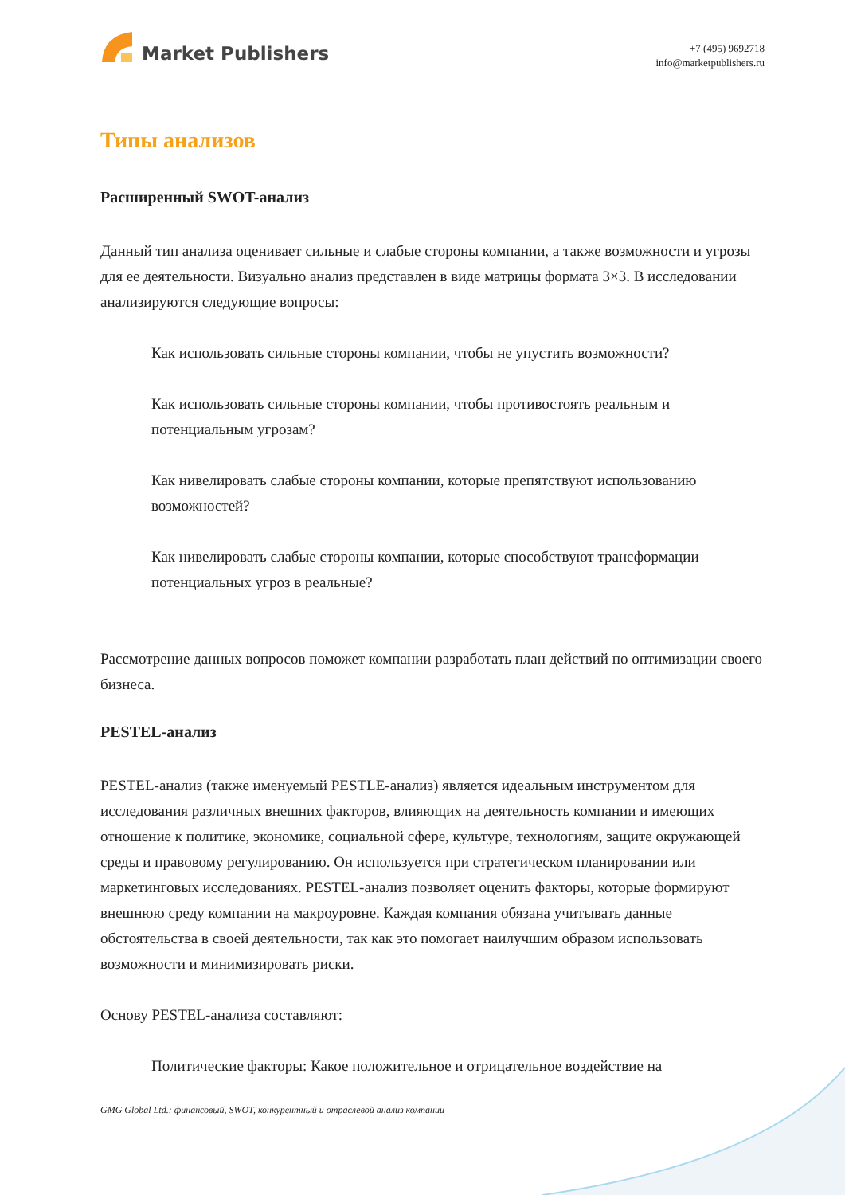Market Publishers
+7 (495) 9692718
info@marketpublishers.ru
Типы анализов
Расширенный SWOT-анализ
Данный тип анализа оценивает сильные и слабые стороны компании, а также возможности и угрозы для ее деятельности. Визуально анализ представлен в виде матрицы формата 3×3. В исследовании анализируются следующие вопросы:
Как использовать сильные стороны компании, чтобы не упустить возможности?
Как использовать сильные стороны компании, чтобы противостоять реальным и потенциальным угрозам?
Как нивелировать слабые стороны компании, которые препятствуют использованию возможностей?
Как нивелировать слабые стороны компании, которые способствуют трансформации потенциальных угроз в реальные?
Рассмотрение данных вопросов поможет компании разработать план действий по оптимизации своего бизнеса.
PESTEL-анализ
PESTEL-анализ (также именуемый PESTLE-анализ) является идеальным инструментом для исследования различных внешних факторов, влияющих на деятельность компании и имеющих отношение к политике, экономике, социальной сфере, культуре, технологиям, защите окружающей среды и правовому регулированию. Он используется при стратегическом планировании или маркетинговых исследованиях. PESTEL-анализ позволяет оценить факторы, которые формируют внешнюю среду компании на макроуровне. Каждая компания обязана учитывать данные обстоятельства в своей деятельности, так как это помогает наилучшим образом использовать возможности и минимизировать риски.
Основу PESTEL-анализа составляют:
Политические факторы: Какое положительное и отрицательное воздействие на
GMG Global Ltd.: финансовый, SWOT, конкурентный и отраслевой анализ компании